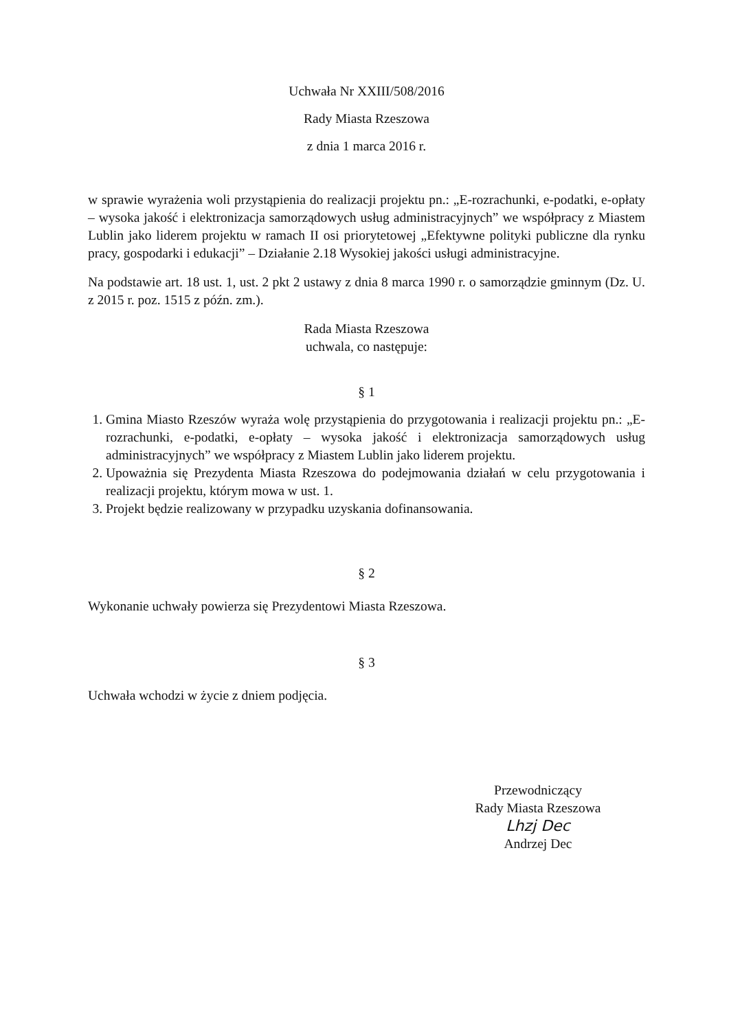Uchwała Nr XXIII/508/2016
Rady Miasta Rzeszowa
z dnia 1 marca 2016 r.
w sprawie wyrażenia woli przystąpienia do realizacji projektu pn.: „E-rozrachunki, e-podatki, e-opłaty – wysoka jakość i elektronizacja samorządowych usług administracyjnych” we współpracy z Miastem Lublin jako liderem projektu w ramach II osi priorytetowej „Efektywne polityki publiczne dla rynku pracy, gospodarki i edukacji” – Działanie 2.18 Wysokiej jakości usługi administracyjne.
Na podstawie art. 18 ust. 1, ust. 2 pkt 2 ustawy z dnia 8 marca 1990 r. o samorządzie gminnym (Dz. U. z 2015 r. poz. 1515 z późn. zm.).
Rada Miasta Rzeszowa
uchwala, co następuje:
§ 1
1. Gmina Miasto Rzeszów wyraża wolę przystąpienia do przygotowania i realizacji projektu pn.: „E-rozrachunki, e-podatki, e-opłaty – wysoka jakość i elektronizacja samorządowych usług administracyjnych” we współpracy z Miastem Lublin jako liderem projektu.
2. Upoważnia się Prezydenta Miasta Rzeszowa do podejmowania działań w celu przygotowania i realizacji projektu, którym mowa w ust. 1.
3. Projekt będzie realizowany w przypadku uzyskania dofinansowania.
§ 2
Wykonanie uchwały powierza się Prezydentowi Miasta Rzeszowa.
§ 3
Uchwała wchodzi w życie z dniem podjęcia.
Przewodniczący
Rady Miasta Rzeszowa
Lhzj Dec
Andrzej Dec